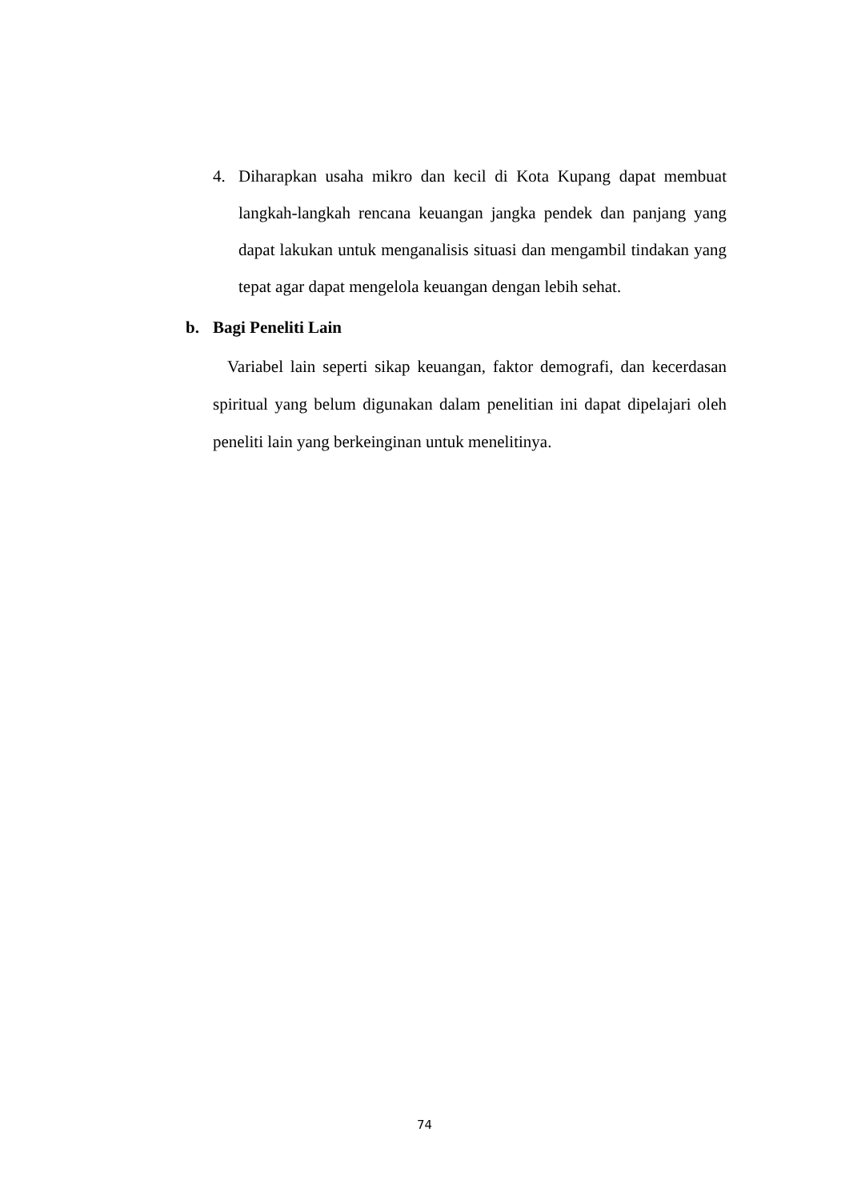4. Diharapkan usaha mikro dan kecil di Kota Kupang dapat membuat langkah-langkah rencana keuangan jangka pendek dan panjang yang dapat lakukan untuk menganalisis situasi dan mengambil tindakan yang tepat agar dapat mengelola keuangan dengan lebih sehat.
b. Bagi Peneliti Lain
Variabel lain seperti sikap keuangan, faktor demografi, dan kecerdasan spiritual yang belum digunakan dalam penelitian ini dapat dipelajari oleh peneliti lain yang berkeinginan untuk menelitinya.
74